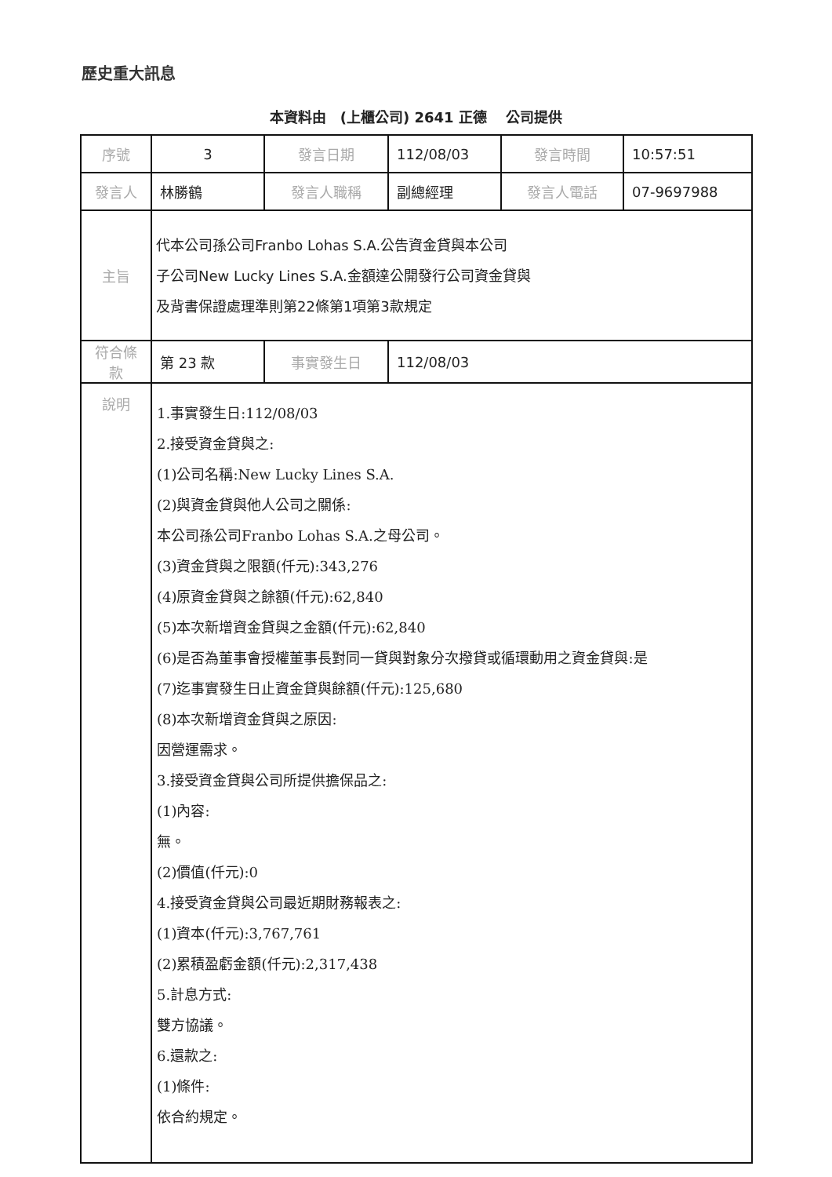歷史重大訊息
本資料由　(上櫃公司) 2641 正德　 公司提供
| 序號 | 3 | 發言日期 | 112/08/03 | 發言時間 | 10:57:51 |
| 發言人 | 林勝鶴 | 發言人職稱 | 副總經理 | 發言人電話 | 07-9697988 |
| 主旨 | 代本公司孫公司Franbo Lohas S.A.公告資金貸與本公司 子公司New Lucky Lines S.A.金額達公開發行公司資金貸與 及背書保證處理準則第22條第1項第3款規定 | | | | |
| 符合條款 | 第 23 款 | 事實發生日 | 112/08/03 | | |
| 說明 | 1.事實發生日:112/08/03 2.接受資金貸與之: (1)公司名稱:New Lucky Lines S.A. (2)與資金貸與他人公司之關係: 本公司孫公司Franbo Lohas S.A.之母公司。 (3)資金貸與之限額(仟元):343,276 (4)原資金貸與之餘額(仟元):62,840 (5)本次新增資金貸與之金額(仟元):62,840 (6)是否為董事會授權董事長對同一貸與對象分次撥貸或循環動用之資金貸與:是 (7)迄事實發生日止資金貸與餘額(仟元):125,680 (8)本次新增資金貸與之原因: 因營運需求。 3.接受資金貸與公司所提供擔保品之: (1)內容: 無。 (2)價值(仟元):0 4.接受資金貸與公司最近期財務報表之: (1)資本(仟元):3,767,761 (2)累積盈虧金額(仟元):2,317,438 5.計息方式: 雙方協議。 6.還款之: (1)條件: 依合約規定。 | | | | |